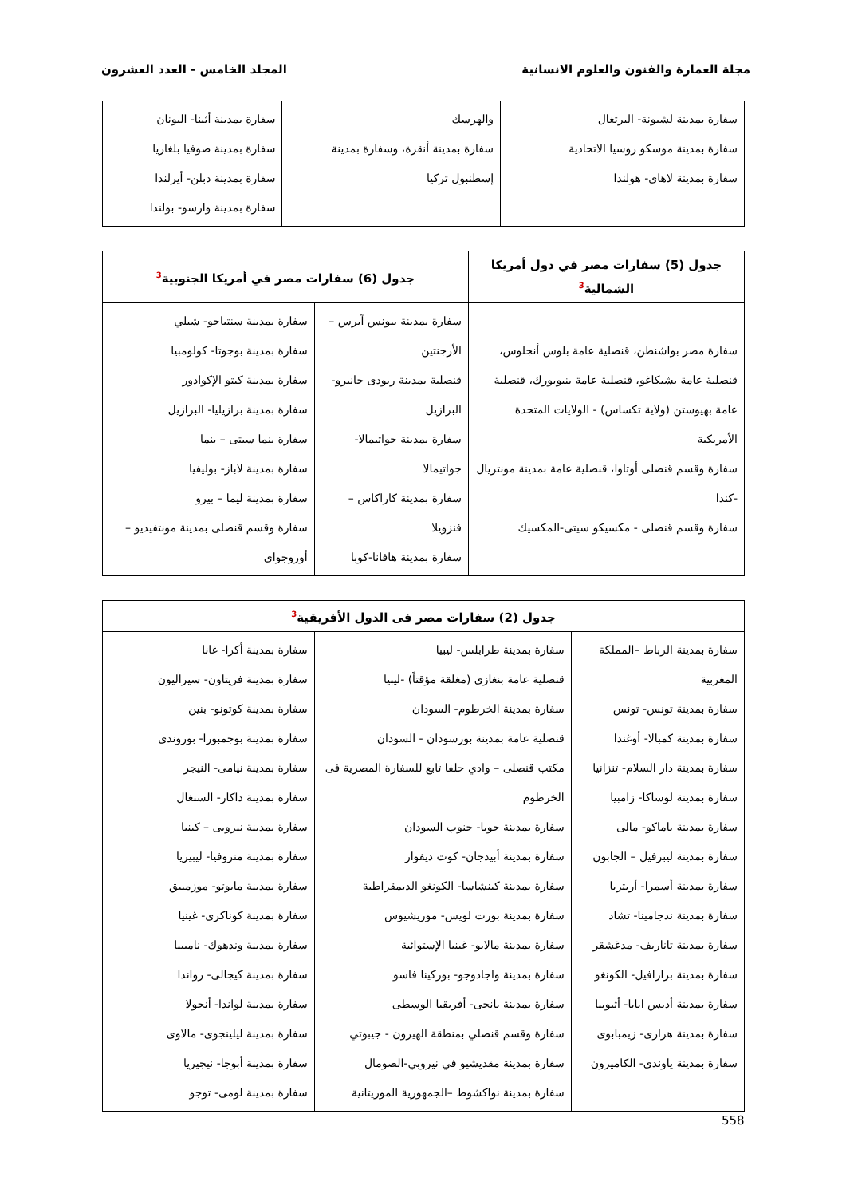مجلة العمارة والفنون والعلوم الانسانية
المجلد الخامس - العدد العشرون
| سفارة بمدينة لشبونة- البرتغال سفارة بمدينة موسكو روسيا الاتحادية سفارة بمدينة لاهاى- هولندا | والهرسك سفارة بمدينة أنقرة، وسفارة بمدينة إسطنبول تركيا | سفارة بمدينة أثينا- اليونان سفارة بمدينة صوفيا بلغاريا سفارة بمدينة دبلن- أيرلندا سفارة بمدينة وارسو- بولندا |
| جدول (5) سفارات مصر في دول أمريكا الشمالية<sup>3</sup> | جدول (6) سفارات مصر في أمريكا الجنوبية<sup>3</sup> | |
| --- | --- | --- |
| سفارة مصر بواشنطن، قنصلية عامة بلوس أنجلوس، قنصلية عامة بشيكاغو، قنصلية عامة بنيويورك، قنصلية عامة بهيوستن (ولاية تكساس) - الولايات المتحدة الأمريكية سفارة وقسم قنصلى أوتاوا، قنصلية عامة بمدينة مونتريال -كندا سفارة وقسم قنصلى - مكسيكو سيتى-المكسيك | سفارة بمدينة بيونس آيرس – الأرجنتين قنصلية بمدينة ريودى جانيرو- البرازيل سفارة بمدينة جواتيمالا- جواتيمالا سفارة بمدينة كاراكاس – فنزويلا سفارة بمدينة هافانا-كوبا | سفارة بمدينة سنتياجو- شيلي سفارة بمدينة بوجوتا- كولومبيا سفارة بمدينة كيتو الإكوادور سفارة بمدينة برازيليا- البرازيل سفارة بنما سيتى – بنما سفارة بمدينة لاباز- بوليفيا سفارة بمدينة ليما – بيرو سفارة وقسم قنصلى بمدينة مونتفيديو – أوروجواى |
| جدول (2) سفارات مصر فى الدول الأفريقية<sup>3</sup> | | |
| --- | --- | --- |
| سفارة بمدينة الرباط –المملكة المغربية سفارة بمدينة تونس- تونس سفارة بمدينة كمبالا- أوغندا سفارة بمدينة دار السلام- تنزانيا سفارة بمدينة لوساكا- زامبيا سفارة بمدينة باماكو- مالى سفارة بمدينة ليبرفيل – الجابون سفارة بمدينة أسمرا- أريتريا سفارة بمدينة ندجامينا- تشاد سفارة بمدينة تاناريف- مدغشقر سفارة بمدينة برازافيل- الكونغو سفارة بمدينة أديس ابابا- أثيوبيا سفارة بمدينة هرارى- زيمبابوى سفارة بمدينة ياوندى- الكاميرون | سفارة بمدينة طرابلس- ليبيا قنصلية عامة بنغازى (مغلقة مؤقتاً) -ليبيا سفارة بمدينة الخرطوم- السودان قنصلية عامة بمدينة بورسودان - السودان مكتب قنصلى – وادي حلفا تابع للسفارة المصرية فى الخرطوم سفارة بمدينة جوبا- جنوب السودان سفارة بمدينة أبيدجان- كوت ديفوار سفارة بمدينة كينشاسا- الكونغو الديمقراطية سفارة بمدينة بورت لويس- موريشيوس سفارة بمدينة مالابو- غينيا الإستوائية سفارة بمدينة واجادوجو- بوركينا فاسو سفارة بمدينة بانجى- أفريقيا الوسطى سفارة وقسم قنصلي بمنطقة الهيرون - جيبوتي سفارة بمدينة مقديشيو في نيروبي-الصومال سفارة بمدينة نواكشوط –الجمهورية الموريتانية | سفارة بمدينة أكرا- غانا سفارة بمدينة فريتاون- سيراليون سفارة بمدينة كوتونو- بنين سفارة بمدينة بوجمبورا- بوروندى سفارة بمدينة نيامى- النيجر سفارة بمدينة داكار- السنغال سفارة بمدينة نيروبى – كينيا سفارة بمدينة منروفيا- ليبيريا سفارة بمدينة مابوتو- موزمبيق سفارة بمدينة كوناكرى- غينيا سفارة بمدينة وندهوك- ناميبيا سفارة بمدينة كيجالى- رواندا سفارة بمدينة لواندا- أنجولا سفارة بمدينة ليلينجوى- مالاوى سفارة بمدينة أبوجا- نيجيريا سفارة بمدينة لومى- توجو |
558